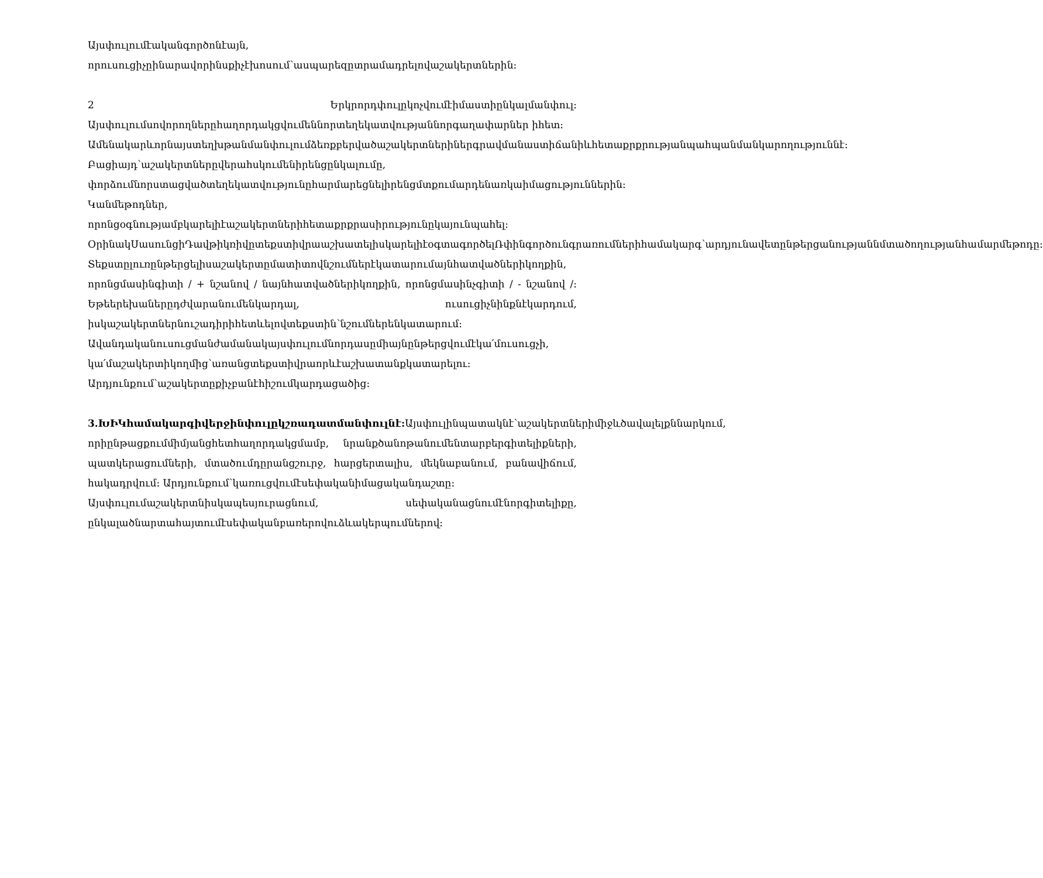Այսփուլումէականգործոնէայն,
որուսուցիչըինարավորինսքիչէխոսում՝ասպարեզըտրամադրելովաշակերտներին:
2 Երկրորդփուլըկոչվումէիմաստիընկալմանփուլ:
Այսփուլումսովորողներըհաղորդակցվումեննորտեղեկատվությաննորգաղափարներ իհետ:
Ամենակարևորնայստեղխթանմանփուլումձեռքբերվածաշակերտներիներգրավմանաստիճանիևհետաքրքրությանպահպանմանկարողություննէ:
Բացիայդ՝աշակերտներըվերահսկումենիրենցընկալումը,
փորձումնորստացվածտեղեկատվությունըհարմարեցնելիրենցմտքումարդենառկաիմացություններին:
Կանմեթոդներ,
որոնցօգնությամբկարելիէաշակերտներիհետաքրքրասիրությունըկայունպահել:
ՕրինակՍասունցիԴավթիկռիվըտեքստիվրաաշխատելիսկարելիէօգտագործելՌփինգործունգրառումներիհամակարգ՝արդյունավետընթերցանությաննմտածողությանհամարմեթոդը:
Տեքստըլուռընթերցելիսաշակերտըմատիտովնշումներէկատարումայնհատվածներիկողքին, որոնցմասինգիտի / + նշանով / նայնհատվածներիկողքին, որոնցմասինչգիտի / - նշանով /: Եթեերեխաներըդժվարանումենկարդալ, ուսուցիչնինքնէկարդում, իսկաշակերտներնուշադիրիհետևելովտեքստին՝նշումներենկատարում:
Ավանդականուսուցմանժամանակայսփուլումնորդասըմիայնընթերցվումէկա՛մուսուցչի, կա՛մաշակերտիկողմից՝առանցտեքստիվրաորևէաշխատանքկատարելու: Արդյունքում՝աշակերտըքիչբանէհիշումկարդացածից:
3.ԽԻԿհամակարգիվերջինփուլըկշռադատմանփուլնէ: Այսփուլինպատակնէ՝աշակերտներիմիջևծավալելքննարկում, որիընթացքումմիմյանցհետհաղորդակցմամբ, նրանքծանոթանումենտարբերգիտելիքների, պատկերացումների, մտածումդըրանցշուրջ, հարցերտալիս, մեկնաբանում, բանավիճում, հակադրվում: Արդյունքում՝կառուցվումէսեփականիմացականդաշտը:
Այսփուլումաշակերտնիսկապեսյուրացնում, սեփականացնումէնորգիտելիքը, ընկալածնարտահայտումէսեփականբառերովուձևակերպումներով: